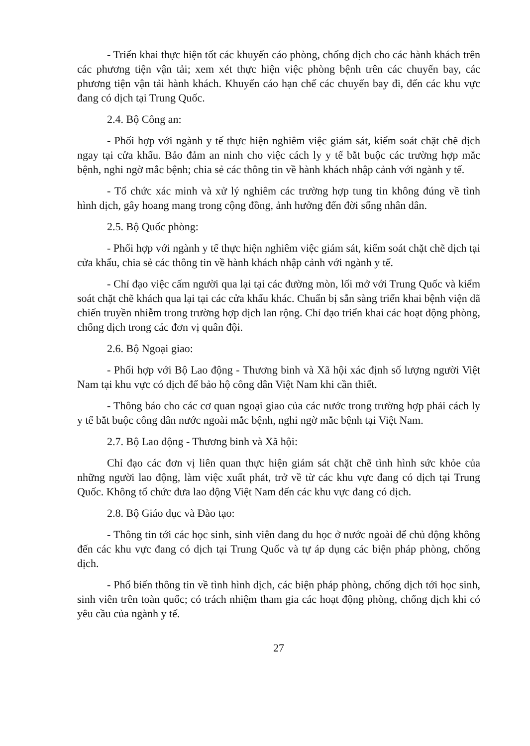- Triển khai thực hiện tốt các khuyến cáo phòng, chống dịch cho các hành khách trên các phương tiện vận tải; xem xét thực hiện việc phòng bệnh trên các chuyến bay, các phương tiện vận tải hành khách. Khuyến cáo hạn chế các chuyến bay đi, đến các khu vực đang có dịch tại Trung Quốc.
2.4. Bộ Công an:
- Phối hợp với ngành y tế thực hiện nghiêm việc giám sát, kiểm soát chặt chẽ dịch ngay tại cửa khẩu. Bảo đảm an ninh cho việc cách ly y tế bắt buộc các trường hợp mắc bệnh, nghi ngờ mắc bệnh; chia sẻ các thông tin về hành khách nhập cảnh với ngành y tế.
- Tổ chức xác minh và xử lý nghiêm các trường hợp tung tin không đúng về tình hình dịch, gây hoang mang trong cộng đồng, ảnh hưởng đến đời sống nhân dân.
2.5. Bộ Quốc phòng:
- Phối hợp với ngành y tế thực hiện nghiêm việc giám sát, kiểm soát chặt chẽ dịch tại cửa khẩu, chia sẻ các thông tin về hành khách nhập cảnh với ngành y tế.
- Chỉ đạo việc cấm người qua lại tại các đường mòn, lối mở với Trung Quốc và kiểm soát chặt chẽ khách qua lại tại các cửa khẩu khác. Chuẩn bị sẵn sàng triển khai bệnh viện dã chiến truyền nhiễm trong trường hợp dịch lan rộng. Chỉ đạo triển khai các hoạt động phòng, chống dịch trong các đơn vị quân đội.
2.6. Bộ Ngoại giao:
- Phối hợp với Bộ Lao động - Thương binh và Xã hội xác định số lượng người Việt Nam tại khu vực có dịch để bảo hộ công dân Việt Nam khi cần thiết.
- Thông báo cho các cơ quan ngoại giao của các nước trong trường hợp phải cách ly y tế bắt buộc công dân nước ngoài mắc bệnh, nghi ngờ mắc bệnh tại Việt Nam.
2.7. Bộ Lao động - Thương binh và Xã hội:
Chỉ đạo các đơn vị liên quan thực hiện giám sát chặt chẽ tình hình sức khỏe của những người lao động, làm việc xuất phát, trở về từ các khu vực đang có dịch tại Trung Quốc. Không tổ chức đưa lao động Việt Nam đến các khu vực đang có dịch.
2.8. Bộ Giáo dục và Đào tạo:
- Thông tin tới các học sinh, sinh viên đang du học ở nước ngoài để chủ động không đến các khu vực đang có dịch tại Trung Quốc và tự áp dụng các biện pháp phòng, chống dịch.
- Phổ biến thông tin về tình hình dịch, các biện pháp phòng, chống dịch tới học sinh, sinh viên trên toàn quốc; có trách nhiệm tham gia các hoạt động phòng, chống dịch khi có yêu cầu của ngành y tế.
27